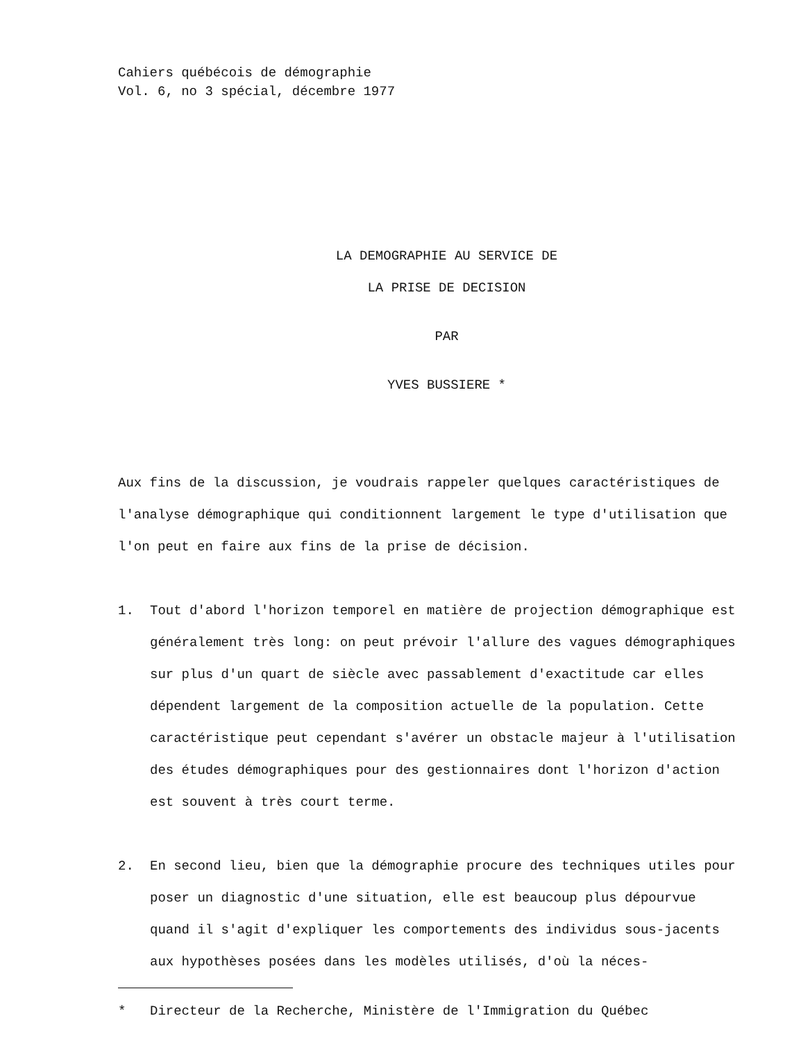Cahiers québécois de démographie
Vol. 6, no 3 spécial, décembre 1977
LA DEMOGRAPHIE AU SERVICE DE
LA PRISE DE DECISION
PAR
YVES BUSSIERE *
Aux fins de la discussion, je voudrais rappeler quelques caractéristiques de l'analyse démographique qui conditionnent largement le type d'utilisation que l'on peut en faire aux fins de la prise de décision.
1. Tout d'abord l'horizon temporel en matière de projection démographique est généralement très long: on peut prévoir l'allure des vagues démographiques sur plus d'un quart de siècle avec passablement d'exactitude car elles dépendent largement de la composition actuelle de la population. Cette caractéristique peut cependant s'avérer un obstacle majeur à l'utilisation des études démographiques pour des gestionnaires dont l'horizon d'action est souvent à très court terme.
2. En second lieu, bien que la démographie procure des techniques utiles pour poser un diagnostic d'une situation, elle est beaucoup plus dépourvue quand il s'agit d'expliquer les comportements des individus sous-jacents aux hypothèses posées dans les modèles utilisés, d'où la néces-
* Directeur de la Recherche, Ministère de l'Immigration du Québec